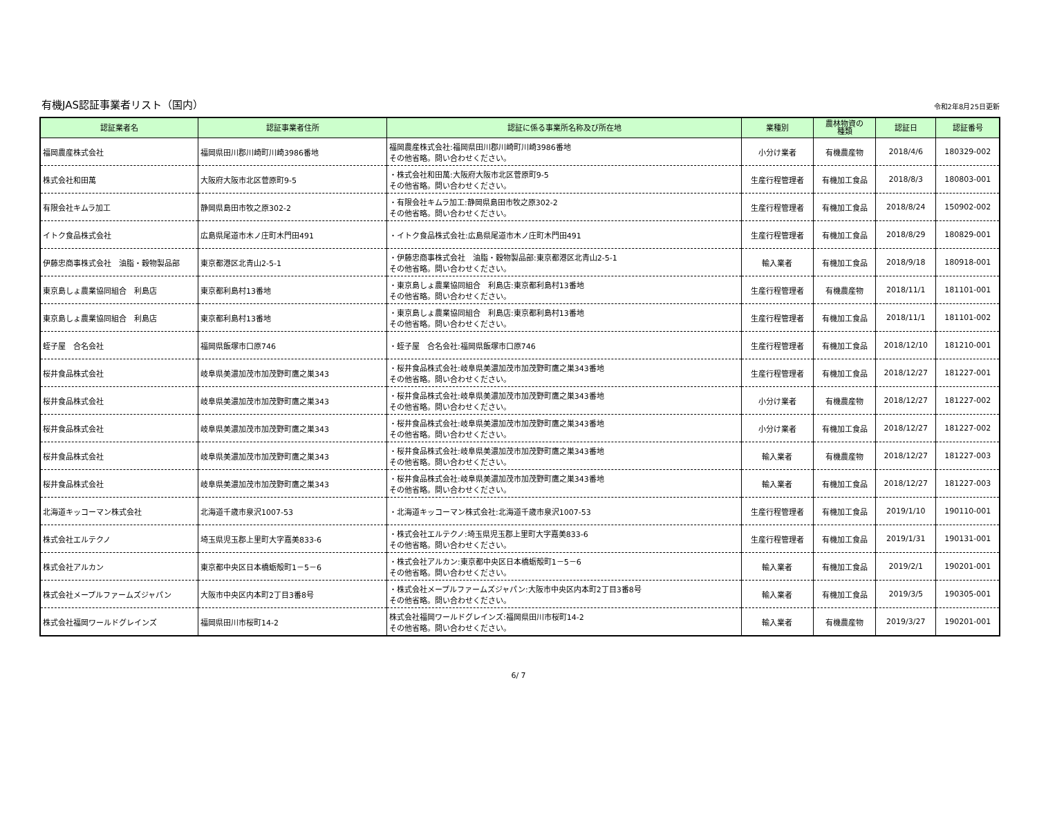有機JAS認証事業者リスト（国内）
令和2年8月25日更新
| 認証業者名 | 認証事業者住所 | 認証に係る事業所名称及び所在地 | 業種別 | 農林物資の 種類 | 認証日 | 認証番号 |
| --- | --- | --- | --- | --- | --- | --- |
| 福岡農産株式会社 | 福岡県田川郡川崎町川崎3986番地 | 福岡農産株式会社:福岡県田川郡川崎町川崎3986番地 その他省略。問い合わせください。 | 小分け業者 | 有機農産物 | 2018/4/6 | 180329-002 |
| 株式会社和田萬 | 大阪府大阪市北区菅原町9-5 | ・株式会社和田萬:大阪府大阪市北区菅原町9-5 その他省略。問い合わせください。 | 生産行程管理者 | 有機加工食品 | 2018/8/3 | 180803-001 |
| 有限会社キムラ加工 | 静岡県島田市牧之原302-2 | ・有限会社キムラ加工:静岡県島田市牧之原302-2 その他省略。問い合わせください。 | 生産行程管理者 | 有機加工食品 | 2018/8/24 | 150902-002 |
| イトク食品株式会社 | 広島県尾道市木ノ庄町木門田491 | ・イトク食品株式会社:広島県尾道市木ノ庄町木門田491 | 生産行程管理者 | 有機加工食品 | 2018/8/29 | 180829-001 |
| 伊藤忠商事株式会社 油脂・穀物製品部 | 東京都港区北青山2-5-1 | ・伊藤忠商事株式会社 油脂・穀物製品部:東京都港区北青山2-5-1 その他省略。問い合わせください。 | 輸入業者 | 有機加工食品 | 2018/9/18 | 180918-001 |
| 東京島しょ農業協同組合 利島店 | 東京都利島村13番地 | ・東京島しょ農業協同組合 利島店:東京都利島村13番地 その他省略。問い合わせください。 | 生産行程管理者 | 有機農産物 | 2018/11/1 | 181101-001 |
| 東京島しょ農業協同組合 利島店 | 東京都利島村13番地 | ・東京島しょ農業協同組合 利島店:東京都利島村13番地 その他省略。問い合わせください。 | 生産行程管理者 | 有機加工食品 | 2018/11/1 | 181101-002 |
| 蛭子屋 合名会社 | 福岡県飯塚市口原746 | ・蛭子屋 合名会社:福岡県飯塚市口原746 | 生産行程管理者 | 有機加工食品 | 2018/12/10 | 181210-001 |
| 桜井食品株式会社 | 岐阜県美濃加茂市加茂野町鷹之巣343 | ・桜井食品株式会社:岐阜県美濃加茂市加茂野町鷹之巣343番地 その他省略。問い合わせください。 | 生産行程管理者 | 有機加工食品 | 2018/12/27 | 181227-001 |
| 桜井食品株式会社 | 岐阜県美濃加茂市加茂野町鷹之巣343 | ・桜井食品株式会社:岐阜県美濃加茂市加茂野町鷹之巣343番地 その他省略。問い合わせください。 | 小分け業者 | 有機農産物 | 2018/12/27 | 181227-002 |
| 桜井食品株式会社 | 岐阜県美濃加茂市加茂野町鷹之巣343 | ・桜井食品株式会社:岐阜県美濃加茂市加茂野町鷹之巣343番地 その他省略。問い合わせください。 | 小分け業者 | 有機加工食品 | 2018/12/27 | 181227-002 |
| 桜井食品株式会社 | 岐阜県美濃加茂市加茂野町鷹之巣343 | ・桜井食品株式会社:岐阜県美濃加茂市加茂野町鷹之巣343番地 その他省略。問い合わせください。 | 輸入業者 | 有機農産物 | 2018/12/27 | 181227-003 |
| 桜井食品株式会社 | 岐阜県美濃加茂市加茂野町鷹之巣343 | ・桜井食品株式会社:岐阜県美濃加茂市加茂野町鷹之巣343番地 その他省略。問い合わせください。 | 輸入業者 | 有機加工食品 | 2018/12/27 | 181227-003 |
| 北海道キッコーマン株式会社 | 北海道千歳市泉沢1007-53 | ・北海道キッコーマン株式会社:北海道千歳市泉沢1007-53 | 生産行程管理者 | 有機加工食品 | 2019/1/10 | 190110-001 |
| 株式会社エルテクノ | 埼玉県児玉郡上里町大字嘉美833-6 | ・株式会社エルテクノ:埼玉県児玉郡上里町大字嘉美833-6 その他省略。問い合わせください。 | 生産行程管理者 | 有機加工食品 | 2019/1/31 | 190131-001 |
| 株式会社アルカン | 東京都中央区日本橋蛎殻町1－5－6 | ・株式会社アルカン:東京都中央区日本橋蛎殻町1－5－6 その他省略。問い合わせください。 | 輸入業者 | 有機加工食品 | 2019/2/1 | 190201-001 |
| 株式会社メープルファームズジャパン | 大阪市中央区内本町2丁目3番8号 | ・株式会社メープルファームズジャパン:大阪市中央区内本町2丁目3番8号 その他省略。問い合わせください。 | 輸入業者 | 有機加工食品 | 2019/3/5 | 190305-001 |
| 株式会社福岡ワールドグレインズ | 福岡県田川市桜町14-2 | 株式会社福岡ワールドグレインズ:福岡県田川市桜町14-2 その他省略。問い合わせください。 | 輸入業者 | 有機農産物 | 2019/3/27 | 190201-001 |
6/ 7